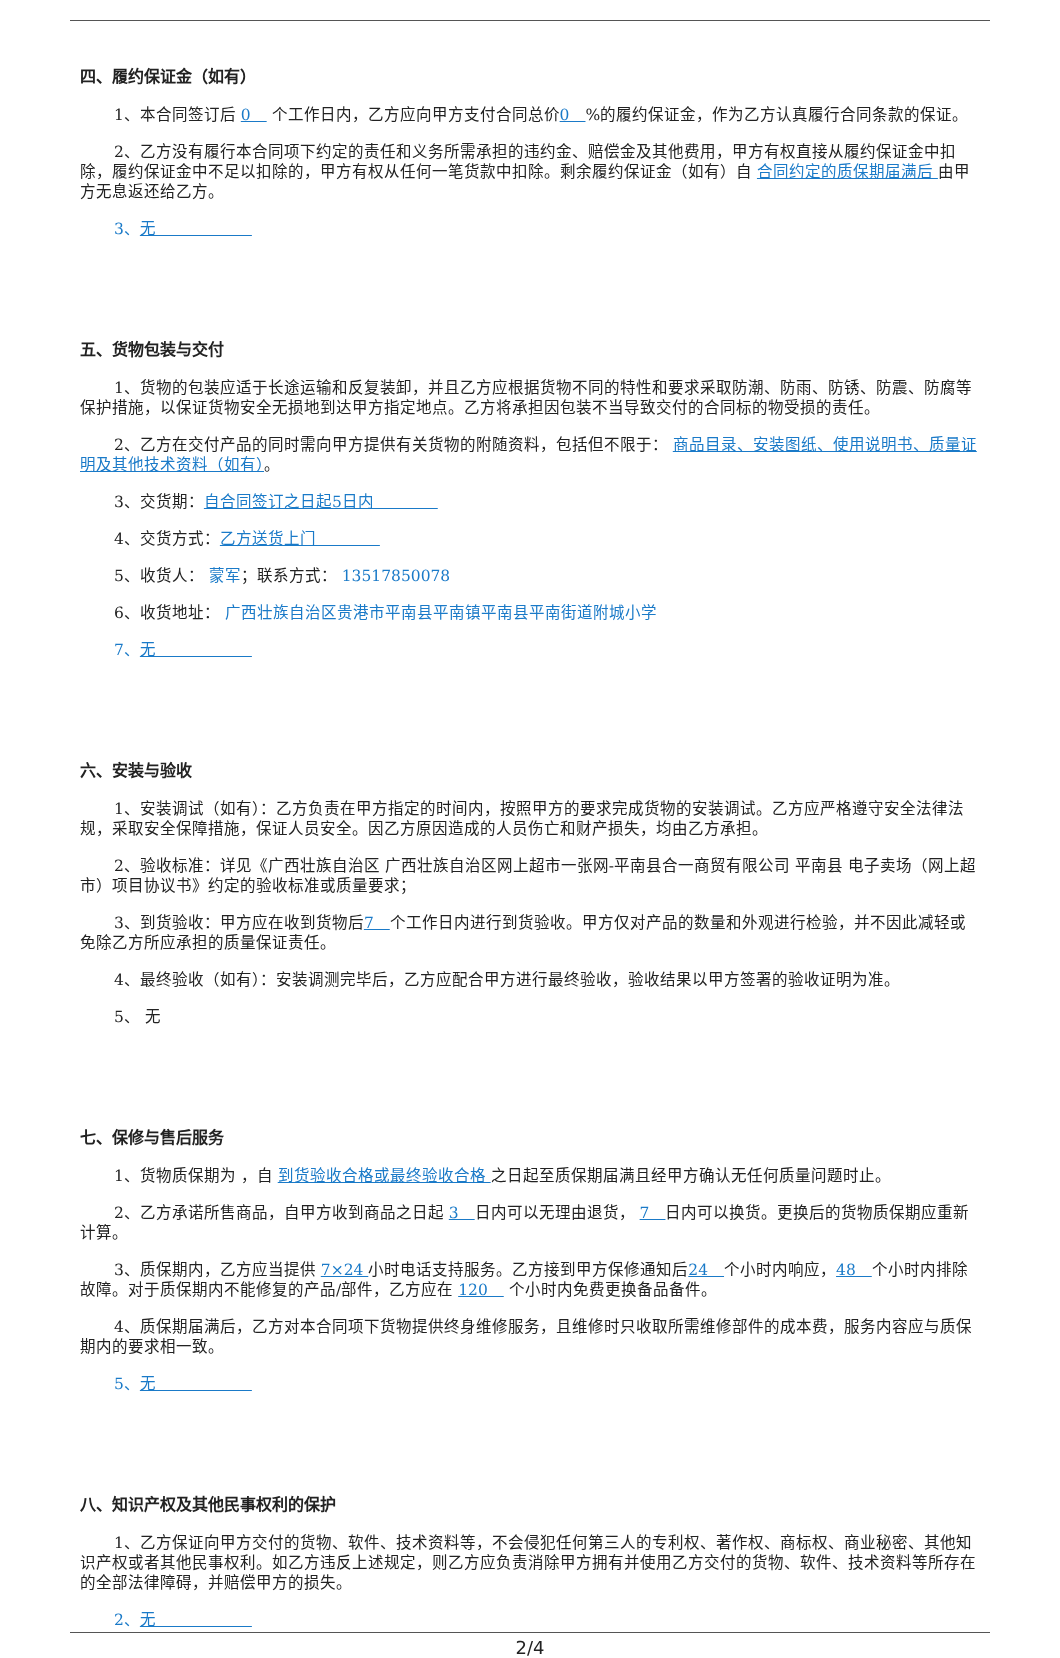四、履约保证金（如有）
1、本合同签订后 0　 个工作日内，乙方应向甲方支付合同总价0　%的履约保证金，作为乙方认真履行合同条款的保证。
2、乙方没有履行本合同项下约定的责任和义务所需承担的违约金、赔偿金及其他费用，甲方有权直接从履约保证金中扣除，履约保证金中不足以扣除的，甲方有权从任何一笔货款中扣除。剩余履约保证金（如有）自 合同约定的质保期届满后 由甲方无息返还给乙方。
3、无　　　　　　
五、货物包装与交付
1、货物的包装应适于长途运输和反复装卸，并且乙方应根据货物不同的特性和要求采取防潮、防雨、防锈、防震、防腐等保护措施，以保证货物安全无损地到达甲方指定地点。乙方将承担因包装不当导致交付的合同标的物受损的责任。
2、乙方在交付产品的同时需向甲方提供有关货物的附随资料，包括但不限于： 商品目录、安装图纸、使用说明书、质量证明及其他技术资料（如有）。
3、交货期：自合同签订之日起5日内　　　　
4、交货方式：乙方送货上门　　　　
5、收货人： 蒙军；联系方式： 13517850078
6、收货地址： 广西壮族自治区贵港市平南县平南镇平南县平南街道附城小学
7、无　　　　　　
六、安装与验收
1、安装调试（如有）：乙方负责在甲方指定的时间内，按照甲方的要求完成货物的安装调试。乙方应严格遵守安全法律法规，采取安全保障措施，保证人员安全。因乙方原因造成的人员伤亡和财产损失，均由乙方承担。
2、验收标准：详见《广西壮族自治区 广西壮族自治区网上超市一张网-平南县合一商贸有限公司 平南县 电子卖场（网上超市）项目协议书》约定的验收标准或质量要求；
3、到货验收：甲方应在收到货物后7　个工作日内进行到货验收。甲方仅对产品的数量和外观进行检验，并不因此减轻或免除乙方所应承担的质量保证责任。
4、最终验收（如有）：安装调测完毕后，乙方应配合甲方进行最终验收，验收结果以甲方签署的验收证明为准。
5、 无
七、保修与售后服务
1、货物质保期为 ，自 到货验收合格或最终验收合格 之日起至质保期届满且经甲方确认无任何质量问题时止。
2、乙方承诺所售商品，自甲方收到商品之日起 3　日内可以无理由退货， 7　日内可以换货。更换后的货物质保期应重新计算。
3、质保期内，乙方应当提供 7×24 小时电话支持服务。乙方接到甲方保修通知后24　个小时内响应，48　个小时内排除故障。对于质保期内不能修复的产品/部件，乙方应在 120　 个小时内免费更换备品备件。
4、质保期届满后，乙方对本合同项下货物提供终身维修服务，且维修时只收取所需维修部件的成本费，服务内容应与质保期内的要求相一致。
5、无　　　　　　
八、知识产权及其他民事权利的保护
1、乙方保证向甲方交付的货物、软件、技术资料等，不会侵犯任何第三人的专利权、著作权、商标权、商业秘密、其他知识产权或者其他民事权利。如乙方违反上述规定，则乙方应负责消除甲方拥有并使用乙方交付的货物、软件、技术资料等所存在的全部法律障碍，并赔偿甲方的损失。
2、无　　　　　　
2/4